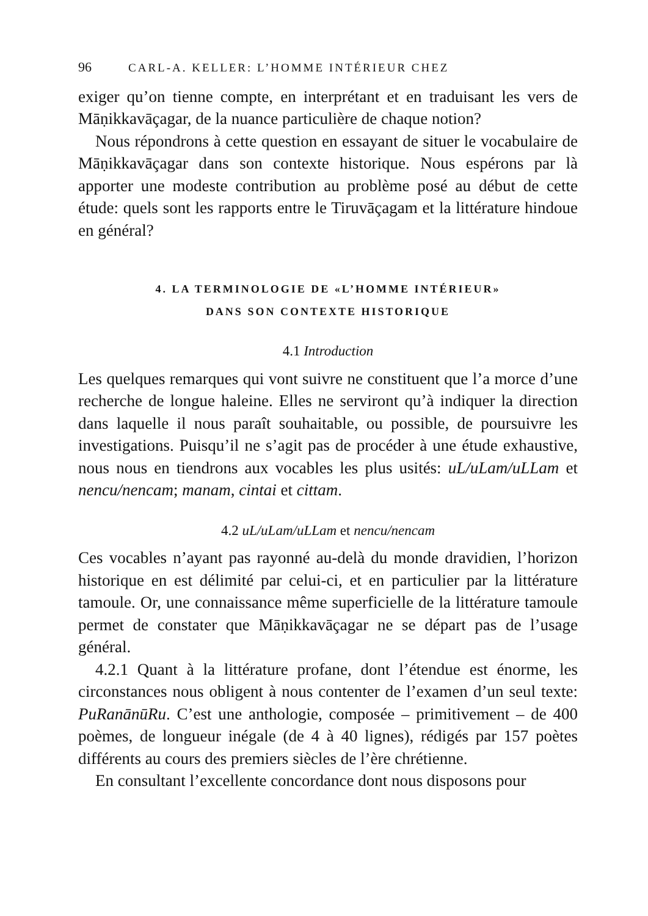96 CARL-A. KELLER: L’HOMME INTÉRIEUR CHEZ
exiger qu’on tienne compte, en interprétant et en traduisant les vers de Māṇikkavāçagar, de la nuance particulière de chaque notion?
Nous répondrons à cette question en essayant de situer le vocabulaire de Māṇikkavāçagar dans son contexte historique. Nous espérons par là apporter une modeste contribution au problème posé au début de cette étude: quels sont les rapports entre le Tiruvāçagam et la littérature hindoue en général?
4. LA TERMINOLOGIE DE «L’HOMME INTÉRIEUR»
DANS SON CONTEXTE HISTORIQUE
4.1 Introduction
Les quelques remarques qui vont suivre ne constituent que l’a morce d’une recherche de longue haleine. Elles ne serviront qu’à indiquer la direction dans laquelle il nous paraît souhaitable, ou possible, de poursuivre les investigations. Puisqu’il ne s’agit pas de procéder à une étude exhaustive, nous nous en tiendrons aux vocables les plus usités: uL/uLam/uLLam et nencu/nencam; manam, cintai et cittam.
4.2 uL/uLam/uLLam et nencu/nencam
Ces vocables n’ayant pas rayonné au-delà du monde dravidien, l’horizon historique en est délimité par celui-ci, et en particulier par la littérature tamoule. Or, une connaissance même superficielle de la littérature tamoule permet de constater que Māṇikkavāçagar ne se départ pas de l’usage général.
4.2.1 Quant à la littérature profane, dont l’étendue est énorme, les circonstances nous obligent à nous contenter de l’examen d’un seul texte: PuRanānūRu. C’est une anthologie, composée – primitivement – de 400 poèmes, de longueur inégale (de 4 à 40 lignes), rédigés par 157 poètes différents au cours des premiers siècles de l’ère chrétienne.
En consultant l’excellente concordance dont nous disposons pour